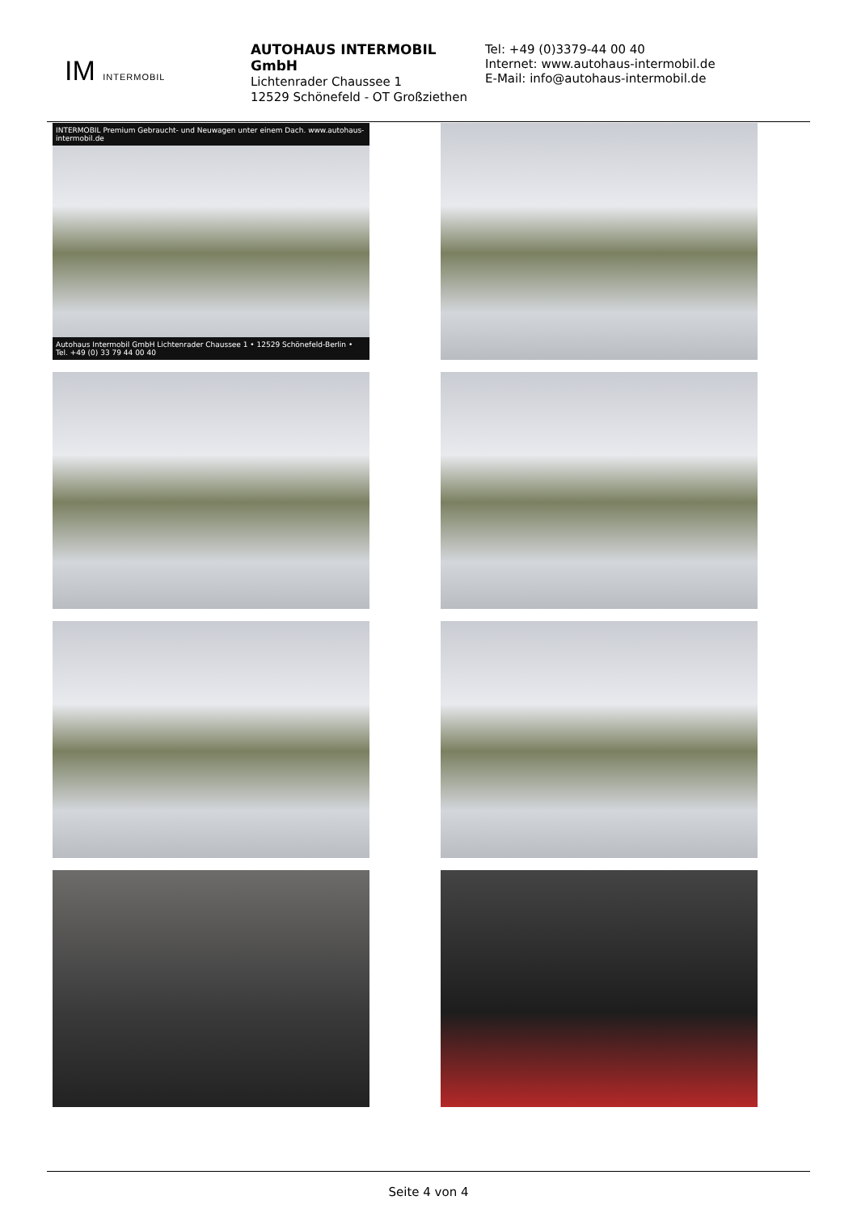IM INTERMOBIL
AUTOHAUS INTERMOBIL GmbH
Lichtenrader Chaussee 1
12529 Schönefeld - OT Großziethen
Tel: +49 (0)3379-44 00 40
Internet: www.autohaus-intermobil.de
E-Mail: info@autohaus-intermobil.de
INTERMOBIL Premium Gebraucht- und Neuwagen unter einem Dach. www.autohaus-intermobil.de
Autohaus Intermobil GmbH Lichtenrader Chaussee 1 • 12529 Schönefeld-Berlin • Tel. +49 (0) 33 79 44 00 40
Seite 4 von 4